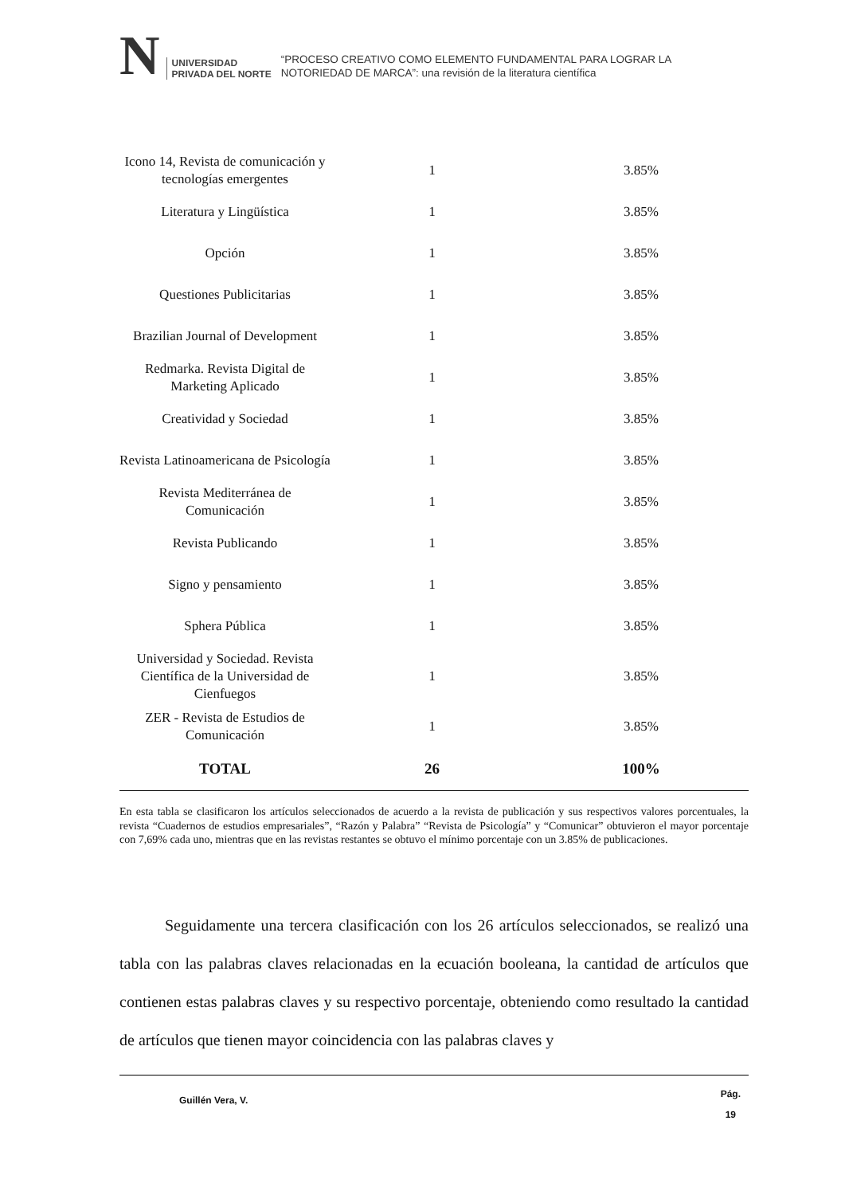N
UNIVERSIDAD
PRIVADA DEL NORTE
“PROCESO CREATIVO COMO ELEMENTO FUNDAMENTAL PARA LOGRAR LA
NOTORIEDAD DE MARCA”: una revisión de la literatura científica
| Icono 14, Revista de comunicación y tecnologías emergentes | 1 | 3.85% |
| Literatura y Lingüística | 1 | 3.85% |
| Opción | 1 | 3.85% |
| Questiones Publicitarias | 1 | 3.85% |
| Brazilian Journal of Development | 1 | 3.85% |
| Redmarka. Revista Digital de Marketing Aplicado | 1 | 3.85% |
| Creatividad y Sociedad | 1 | 3.85% |
| Revista Latinoamericana de Psicología | 1 | 3.85% |
| Revista Mediterránea de Comunicación | 1 | 3.85% |
| Revista Publicando | 1 | 3.85% |
| Signo y pensamiento | 1 | 3.85% |
| Sphera Pública | 1 | 3.85% |
| Universidad y Sociedad. Revista Científica de la Universidad de Cienfuegos | 1 | 3.85% |
| ZER - Revista de Estudios de Comunicación | 1 | 3.85% |
| TOTAL | 26 | 100% |
En esta tabla se clasificaron los artículos seleccionados de acuerdo a la revista de publicación y sus respectivos valores porcentuales, la revista “Cuadernos de estudios empresariales”, “Razón y Palabra” “Revista de Psicología” y “Comunicar” obtuvieron el mayor porcentaje con 7,69% cada uno, mientras que en las revistas restantes se obtuvo el mínimo porcentaje con un 3.85% de publicaciones.
Seguidamente una tercera clasificación con los 26 artículos seleccionados, se realizó una tabla con las palabras claves relacionadas en la ecuación booleana, la cantidad de artículos que contienen estas palabras claves y su respectivo porcentaje, obteniendo como resultado la cantidad de artículos que tienen mayor coincidencia con las palabras claves y
Guillén Vera, V. Pág.
19